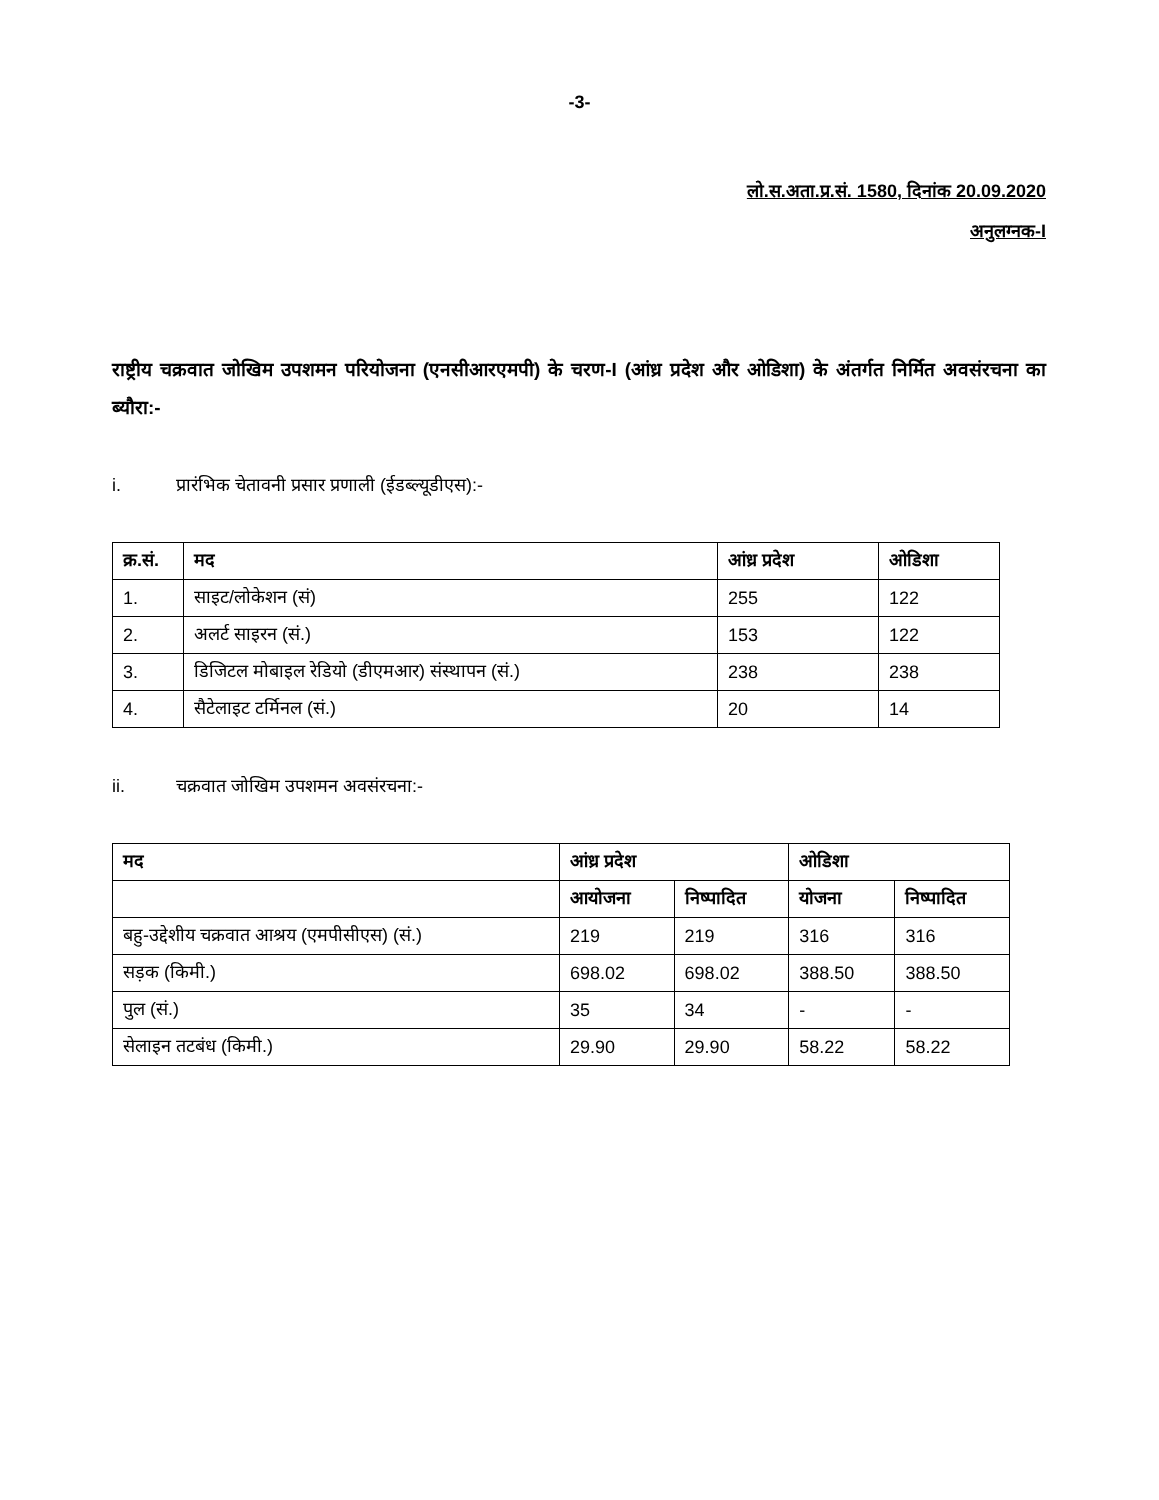-3-
लो.स.अता.प्र.सं. 1580, दिनांक 20.09.2020
अनुलग्नक-I
राष्ट्रीय चक्रवात जोखिम उपशमन परियोजना (एनसीआरएमपी) के चरण-I (आंध्र प्रदेश और ओडिशा) के अंतर्गत निर्मित अवसंरचना का ब्यौरा:-
i. प्रारंभिक चेतावनी प्रसार प्रणाली (ईडब्ल्यूडीएस):-
| क्र.सं. | मद | आंध्र प्रदेश | ओडिशा |
| --- | --- | --- | --- |
| 1. | साइट/लोकेशन (सं) | 255 | 122 |
| 2. | अलर्ट साइरन (सं.) | 153 | 122 |
| 3. | डिजिटल मोबाइल रेडियो (डीएमआर) संस्थापन (सं.) | 238 | 238 |
| 4. | सैटेलाइट टर्मिनल (सं.) | 20 | 14 |
ii. चक्रवात जोखिम उपशमन अवसंरचना:-
| मद | आंध्र प्रदेश | | ओडिशा | |
| --- | --- | --- | --- | --- |
| | आयोजना | निष्पादित | योजना | निष्पादित |
| बहु-उद्देशीय चक्रवात आश्रय (एमपीसीएस) (सं.) | 219 | 219 | 316 | 316 |
| सड़क (किमी.) | 698.02 | 698.02 | 388.50 | 388.50 |
| पुल (सं.) | 35 | 34 | - | - |
| सेलाइन तटबंध (किमी.) | 29.90 | 29.90 | 58.22 | 58.22 |